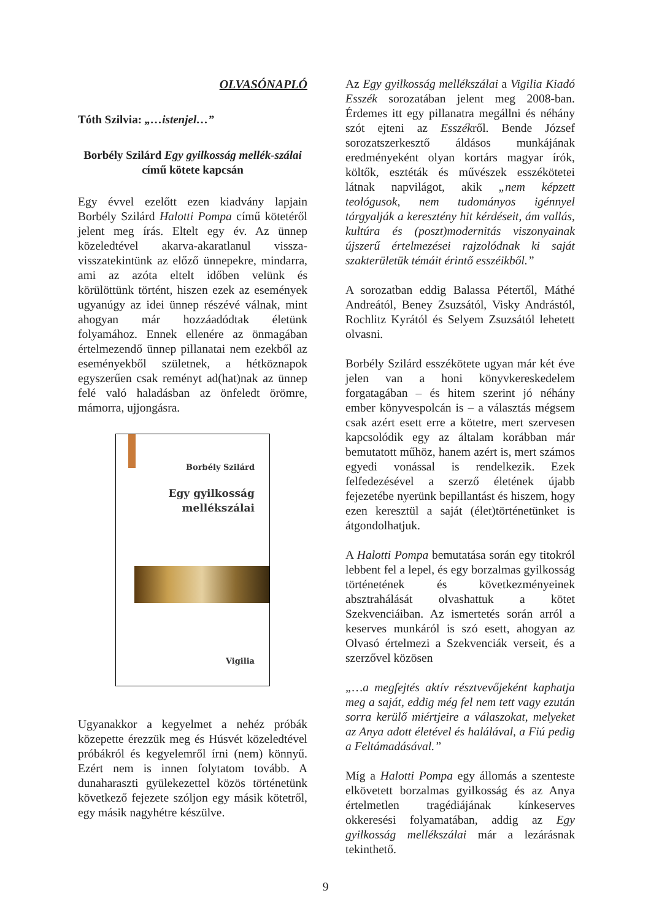OLVASÓNAPLÓ
Tóth Szilvia: „…istenjel…”
Borbély Szilárd Egy gyilkosság mellék-szálai című kötete kapcsán
Egy évvel ezelőtt ezen kiadvány lapjain Borbély Szilárd Halotti Pompa című kötetéről jelent meg írás. Eltelt egy év. Az ünnep közeledtével akarva-akaratlanul vissza-visszatekintünk az előző ünnepekre, mindarra, ami az azóta eltelt időben velünk és körülöttünk történt, hiszen ezek az események ugyanúgy az idei ünnep részévé válnak, mint ahogyan már hozzáadódtak életünk folyamához. Ennek ellenére az önmagában értelmezendő ünnep pillanatai nem ezekből az eseményekből születnek, a hétköznapok egyszerűen csak reményt ad(hat)nak az ünnep felé való haladásban az önfeledt örömre, mámorra, ujjongásra.
Borbély Szilárd
Egy gyilkosság
mellékszálai
Vigilia
Ugyanakkor a kegyelmet a nehéz próbák közepette érezzük meg és Húsvét közeledtével próbákról és kegyelemről írni (nem) könnyű. Ezért nem is innen folytatom tovább. A dunaharaszti gyülekezettel közös történetünk következő fejezete szóljon egy másik kötetről, egy másik nagyhétre készülve.
Az Egy gyilkosság mellékszálai a Vigilia Kiadó Esszék sorozatában jelent meg 2008-ban. Érdemes itt egy pillanatra megállni és néhány szót ejteni az Esszékről. Bende József sorozatszerkesztő áldásos munkájának eredményeként olyan kortárs magyar írók, költők, esztéták és művészek esszékötetei látnak napvilágot, akik „nem képzett teológusok, nem tudományos igénnyel tárgyalják a keresztény hit kérdéseit, ám vallás, kultúra és (poszt)modernitás viszonyainak újszerű értelmezései rajzolódnak ki saját szakterületük témáit érintő esszéikből.”
A sorozatban eddig Balassa Pétertől, Máthé Andreától, Beney Zsuzsától, Visky Andrástól, Rochlitz Kyrától és Selyem Zsuzsától lehetett olvasni.
Borbély Szilárd esszékötete ugyan már két éve jelen van a honi könyvkereskedelem forgatagában – és hitem szerint jó néhány ember könyvespolcán is – a választás mégsem csak azért esett erre a kötetre, mert szervesen kapcsolódik egy az általam korábban már bemutatott műhöz, hanem azért is, mert számos egyedi vonással is rendelkezik. Ezek felfedezésével a szerző életének újabb fejezetébe nyerünk bepillantást és hiszem, hogy ezen keresztül a saját (élet)történetünket is átgondolhatjuk.
A Halotti Pompa bemutatása során egy titokról lebbent fel a lepel, és egy borzalmas gyilkosság történetének és következményeinek absztrahálását olvashattuk a kötet Szekvenciáiban. Az ismertetés során arról a keserves munkáról is szó esett, ahogyan az Olvasó értelmezi a Szekvenciák verseit, és a szerzővel közösen
„…a megfejtés aktív résztvevőjeként kaphatja meg a saját, eddig még fel nem tett vagy ezután sorra kerülő miértjeire a válaszokat, melyeket az Anya adott életével és halálával, a Fiú pedig a Feltámadásával.”
Míg a Halotti Pompa egy állomás a szenteste elkövetett borzalmas gyilkosság és az Anya értelmetlen tragédiájának kínkeserves okkeresési folyamatában, addig az Egy gyilkosság mellékszálai már a lezárásnak tekinthető.
9